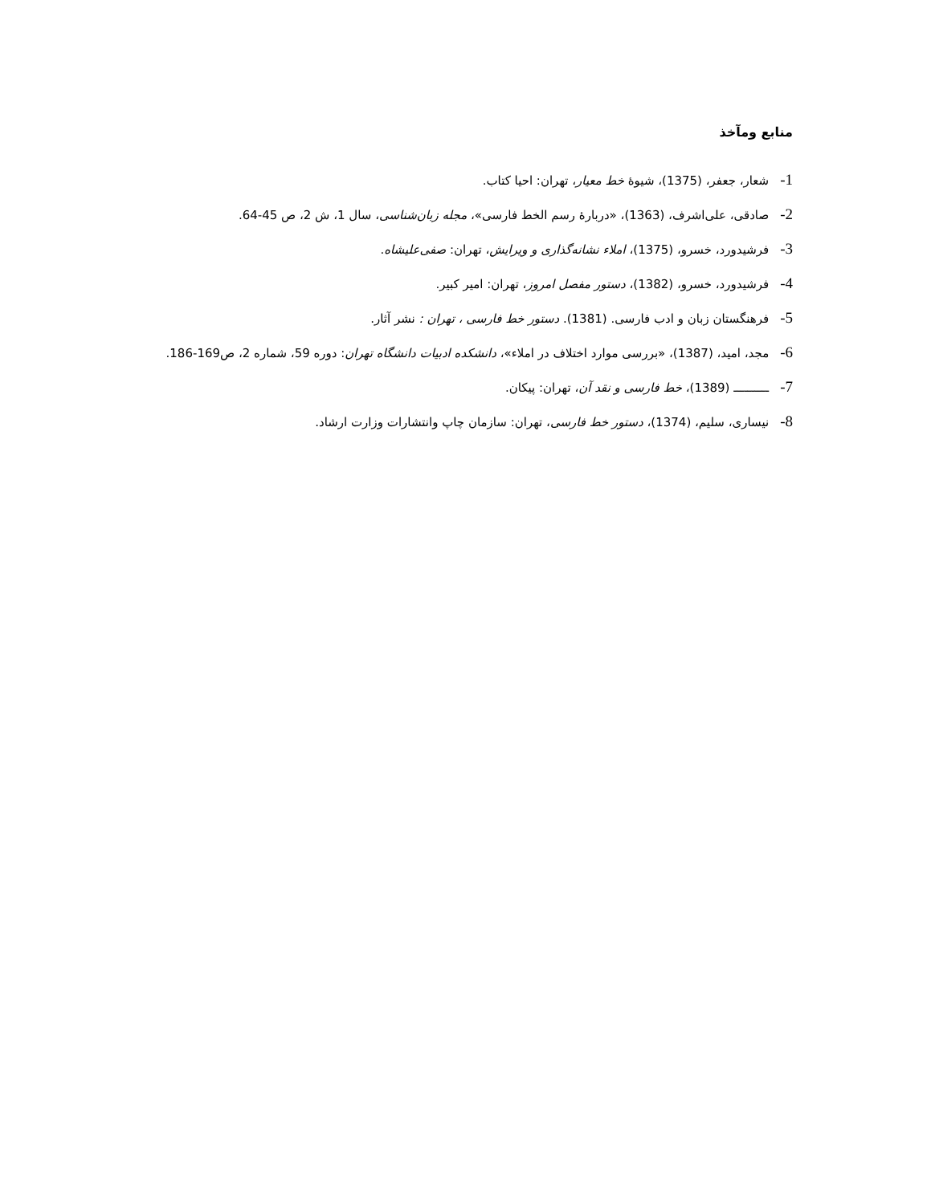منابع ومآخذ
1-شعار، جعفر، (1375)، شیوهٔ خط معیار، تهران: احیا کتاب.
2-صادقی، علی‌اشرف، (1363)، «دربارهٔ رسم الخط فارسی»، مجله زبان‌شناسی، سال 1، ش 2، ص 45-64.
3-فرشیدورد، خسرو، (1375)، املاء نشانه‌گذاری و ویرایش، تهران: صفی‌علیشاه.
4-فرشیدورد، خسرو، (1382)، دستور مفصل امروز، تهران: امیر کبیر.
5-فرهنگستان زبان و ادب فارسی. (1381). دستور خط فارسی ، تهران : نشر آثار.
6-مجد، امید، (1387)، «بررسی موارد اختلاف در املاء»، دانشکده ادبیات دانشگاه تهران: دوره 59، شماره 2، ص169-186.
7-ــــــــــ (1389)، خط فارسی و نقد آن، تهران: پیکان.
8-نیساری، سلیم، (1374)، دستور خط فارسی، تهران: سازمان چاپ وانتشارات وزارت ارشاد.